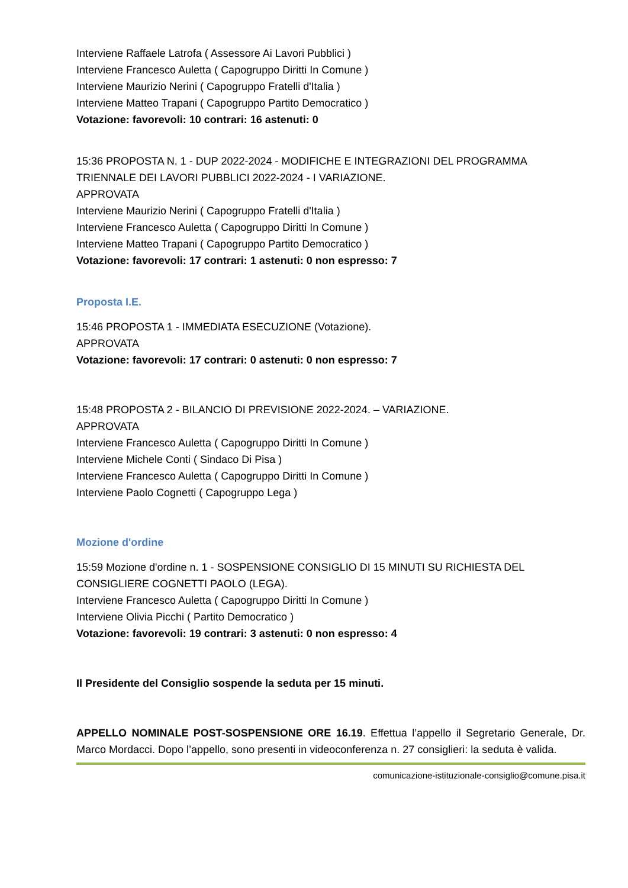Interviene Raffaele Latrofa ( Assessore Ai Lavori Pubblici )
Interviene Francesco Auletta ( Capogruppo Diritti In Comune )
Interviene Maurizio Nerini ( Capogruppo Fratelli d'Italia )
Interviene Matteo Trapani ( Capogruppo Partito Democratico )
Votazione: favorevoli: 10 contrari: 16 astenuti: 0
15:36 PROPOSTA N. 1 - DUP 2022-2024 - MODIFICHE E INTEGRAZIONI DEL PROGRAMMA TRIENNALE DEI LAVORI PUBBLICI 2022-2024 - I VARIAZIONE.
APPROVATA
Interviene Maurizio Nerini ( Capogruppo Fratelli d'Italia )
Interviene Francesco Auletta ( Capogruppo Diritti In Comune )
Interviene Matteo Trapani ( Capogruppo Partito Democratico )
Votazione: favorevoli: 17 contrari: 1 astenuti: 0 non espresso: 7
Proposta I.E.
15:46 PROPOSTA 1 - IMMEDIATA ESECUZIONE (Votazione).
APPROVATA
Votazione: favorevoli: 17 contrari: 0 astenuti: 0 non espresso: 7
15:48 PROPOSTA 2 - BILANCIO DI PREVISIONE 2022-2024. – VARIAZIONE.
APPROVATA
Interviene Francesco Auletta ( Capogruppo Diritti In Comune )
Interviene Michele Conti ( Sindaco Di Pisa )
Interviene Francesco Auletta ( Capogruppo Diritti In Comune )
Interviene Paolo Cognetti ( Capogruppo Lega )
Mozione d'ordine
15:59 Mozione d'ordine n. 1 - SOSPENSIONE CONSIGLIO DI 15 MINUTI SU RICHIESTA DEL CONSIGLIERE COGNETTI PAOLO (LEGA).
Interviene Francesco Auletta ( Capogruppo Diritti In Comune )
Interviene Olivia Picchi ( Partito Democratico )
Votazione: favorevoli: 19 contrari: 3 astenuti: 0 non espresso: 4
Il Presidente del Consiglio sospende la seduta per 15 minuti.
APPELLO NOMINALE POST-SOSPENSIONE ORE 16.19. Effettua l’appello il Segretario Generale, Dr. Marco Mordacci. Dopo l’appello, sono presenti in videoconferenza n. 27 consiglieri: la seduta è valida.
comunicazione-istituzionale-consiglio@comune.pisa.it